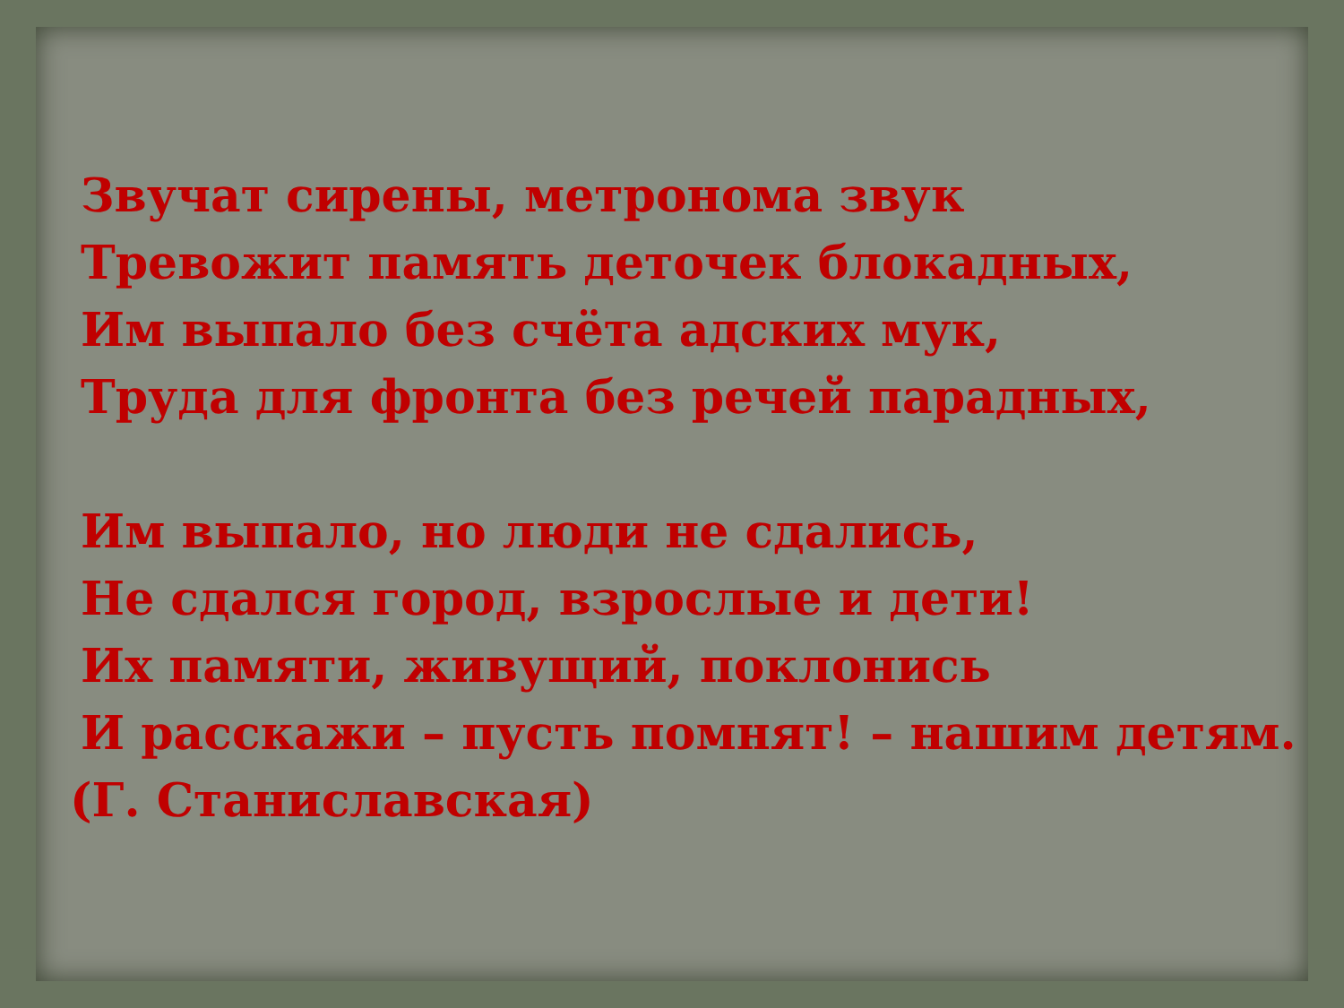Звучат сирены, метронома звук
Тревожит память деточек блокадных,
Им выпало без счёта адских мук,
Труда для фронта без речей парадных,
Им выпало, но люди не сдались,
Не сдался город, взрослые и дети!
Их памяти, живущий, поклонись
И расскажи – пусть помнят! – нашим детям.
(Г. Станиславская)